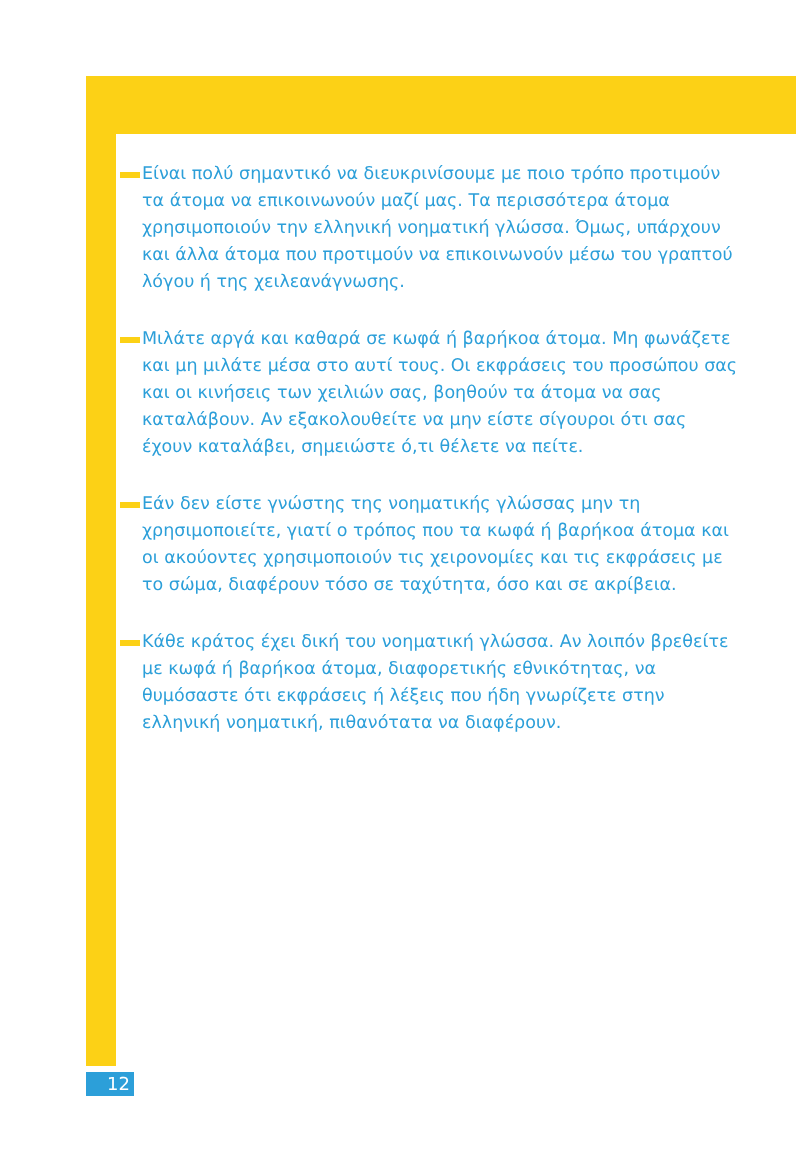Είναι πολύ σημαντικό να διευκρινίσουμε με ποιο τρόπο προτιμούν τα άτομα να επικοινωνούν μαζί μας. Τα περισσότερα άτομα χρησιμοποιούν την ελληνική νοηματική γλώσσα. Όμως, υπάρχουν και άλλα άτομα που προτιμούν να επικοινωνούν μέσω του γραπτού λόγου ή της χειλεανάγνωσης.
Μιλάτε αργά και καθαρά σε κωφά ή βαρήκοα άτομα. Μη φωνάζετε και μη μιλάτε μέσα στο αυτί τους. Οι εκφράσεις του προσώπου σας και οι κινήσεις των χειλιών σας, βοηθούν τα άτομα να σας καταλάβουν. Αν εξακολουθείτε να μην είστε σίγουροι ότι σας έχουν καταλάβει, σημειώστε ό,τι θέλετε να πείτε.
Εάν δεν είστε γνώστης της νοηματικής γλώσσας μην τη χρησιμοποιείτε, γιατί ο τρόπος που τα κωφά ή βαρήκοα άτομα και οι ακούοντες χρησιμοποιούν τις χειρονομίες και τις εκφράσεις με το σώμα, διαφέρουν τόσο σε ταχύτητα, όσο και σε ακρίβεια.
Κάθε κράτος έχει δική του νοηματική γλώσσα. Αν λοιπόν βρεθείτε με κωφά ή βαρήκοα άτομα, διαφορετικής εθνικότητας, να θυμόσαστε ότι εκφράσεις ή λέξεις που ήδη γνωρίζετε στην ελληνική νοηματική, πιθανότατα να διαφέρουν.
12